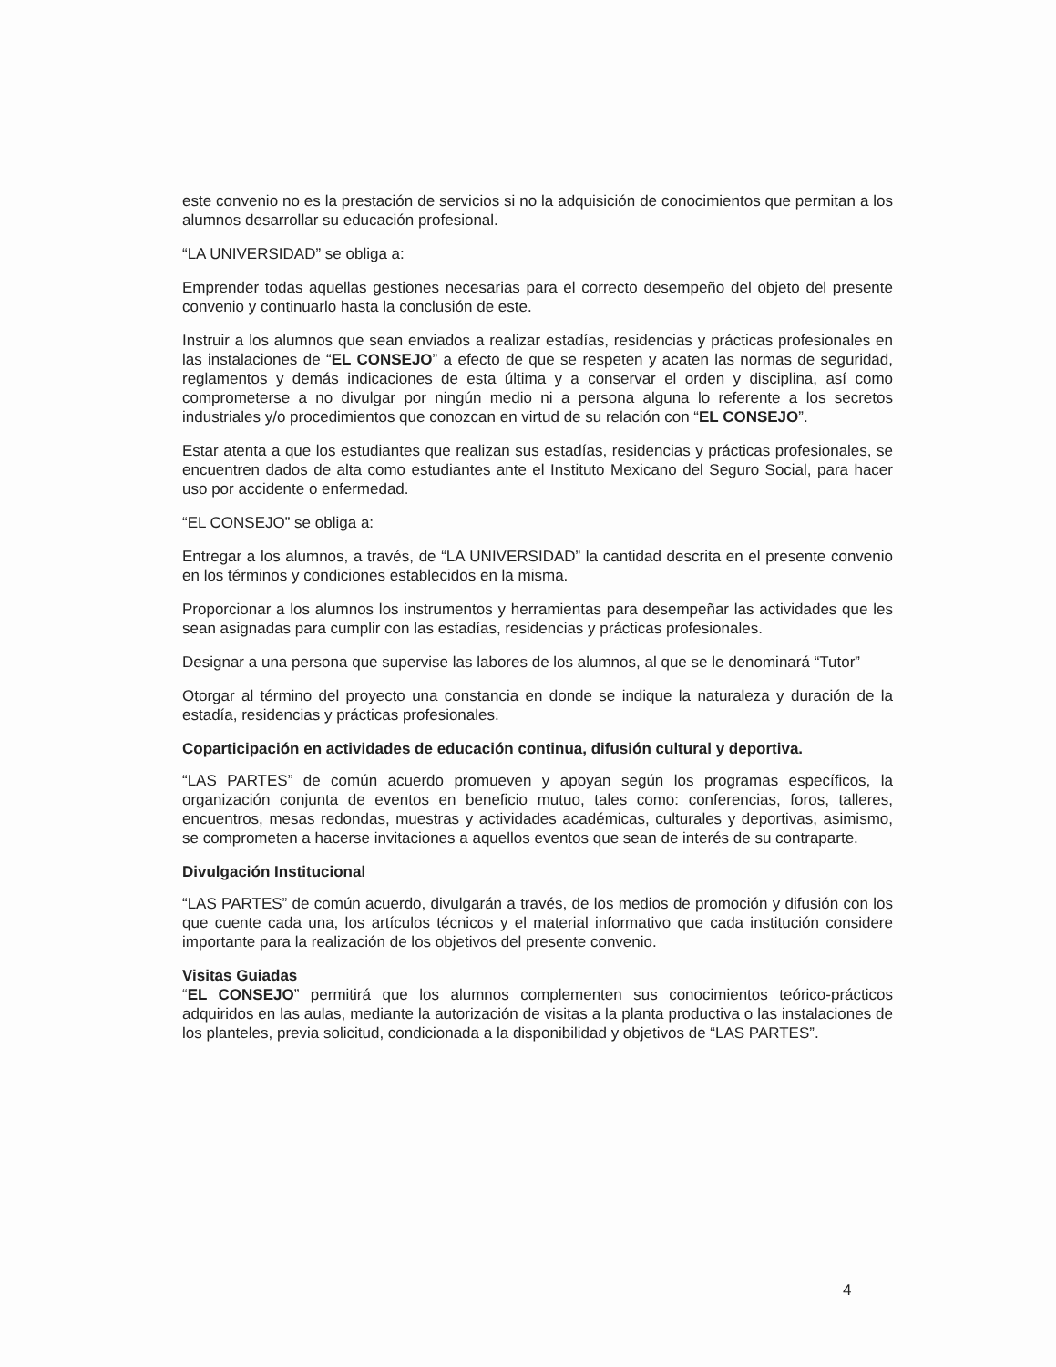este convenio no es la prestación de servicios si no la adquisición de conocimientos que permitan a los alumnos desarrollar su educación profesional.
“LA UNIVERSIDAD” se obliga a:
Emprender todas aquellas gestiones necesarias para el correcto desempeño del objeto del presente convenio y continuarlo hasta la conclusión de este.
Instruir a los alumnos que sean enviados a realizar estadías, residencias y prácticas profesionales en las instalaciones de “EL CONSEJO” a efecto de que se respeten y acaten las normas de seguridad, reglamentos y demás indicaciones de esta última y a conservar el orden y disciplina, así como comprometerse a no divulgar por ningún medio ni a persona alguna lo referente a los secretos industriales y/o procedimientos que conozcan en virtud de su relación con “EL CONSEJO”.
Estar atenta a que los estudiantes que realizan sus estadías, residencias y prácticas profesionales, se encuentren dados de alta como estudiantes ante el Instituto Mexicano del Seguro Social, para hacer uso por accidente o enfermedad.
“EL CONSEJO” se obliga a:
Entregar a los alumnos, a través, de “LA UNIVERSIDAD” la cantidad descrita en el presente convenio en los términos y condiciones establecidos en la misma.
Proporcionar a los alumnos los instrumentos y herramientas para desempeñar las actividades que les sean asignadas para cumplir con las estadías, residencias y prácticas profesionales.
Designar a una persona que supervise las labores de los alumnos, al que se le denominará “Tutor”
Otorgar al término del proyecto una constancia en donde se indique la naturaleza y duración de la estadía, residencias y prácticas profesionales.
Coparticipación en actividades de educación continua, difusión cultural y deportiva.
“LAS PARTES” de común acuerdo promueven y apoyan según los programas específicos, la organización conjunta de eventos en beneficio mutuo, tales como: conferencias, foros, talleres, encuentros, mesas redondas, muestras y actividades académicas, culturales y deportivas, asimismo, se comprometen a hacerse invitaciones a aquellos eventos que sean de interés de su contraparte.
Divulgación Institucional
“LAS PARTES” de común acuerdo, divulgarán a través, de los medios de promoción y difusión con los que cuente cada una, los artículos técnicos y el material informativo que cada institución considere importante para la realización de los objetivos del presente convenio.
Visitas Guiadas
“EL CONSEJO” permitirá que los alumnos complementen sus conocimientos teórico-prácticos adquiridos en las aulas, mediante la autorización de visitas a la planta productiva o las instalaciones de los planteles, previa solicitud, condicionada a la disponibilidad y objetivos de “LAS PARTES”.
4